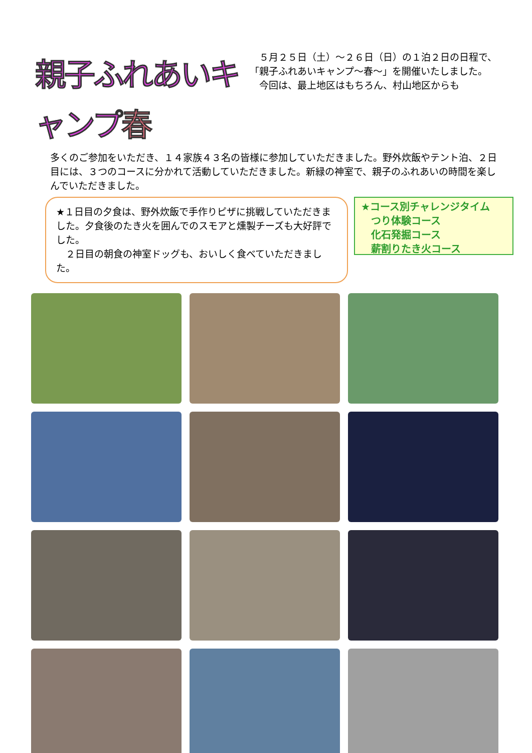親子ふれあいキャンプ春
　５月２５日（土）～２６日（日）の１泊２日の日程で、「親子ふれあいキャンプ～春～」を開催いたしました。
　今回は、最上地区はもちろん、村山地区からも
多くのご参加をいただき、１４家族４３名の皆様に参加していただきました。野外炊飯やテント泊、２日目には、３つのコースに分かれて活動していただきました。新緑の神室で、親子のふれあいの時間を楽しんでいただきました。
★１日目の夕食は、野外炊飯で手作りピザに挑戦していただきました。夕食後のたき火を囲んでのスモアと燻製チーズも大好評でした。
　２日目の朝食の神室ドッグも、おいしく食べていただきました。
★コース別チャレンジタイム
　つり体験コース
　化石発掘コース
　薪割りたき火コース